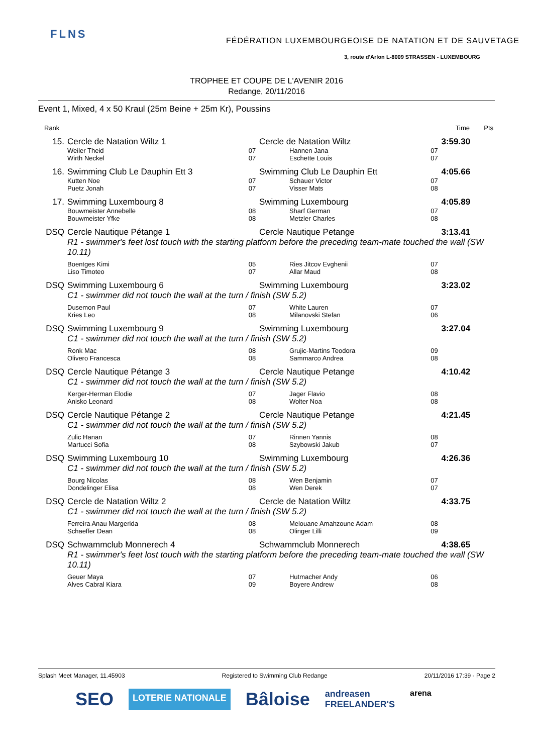FLNS
FÉDÉRATION LUXEMBOURGEOISE DE NATATION ET DE SAUVETAGE
3, route d'Arlon L-8009 STRASSEN - LUXEMBOURG
TROPHEE ET COUPE DE L'AVENIR 2016
Redange, 20/11/2016
Event 1, Mixed, 4 x 50 Kraul (25m Beine + 25m Kr), Poussins
| Rank | | | | | Time | Pts |
| 15. | Cercle de Natation Wiltz 1 | | Cercle de Natation Wiltz | | 3:59.30 | |
| | Weiler Theid Wirth Neckel | 07 07 | Hannen Jana Eschette Louis | 07 07 | | |
| 16. | Swimming Club Le Dauphin Ett 3 | | Swimming Club Le Dauphin Ett | | 4:05.66 | |
| | Kutten Noe Puetz Jonah | 07 07 | Schauer Victor Visser Mats | 07 08 | | |
| 17. | Swimming Luxembourg 8 | | Swimming Luxembourg | | 4:05.89 | |
| | Bouwmeister Annebelle Bouwmeister Yfke | 08 08 | Sharf German Metzler Charles | 07 08 | | |
| DSQ | Cercle Nautique Pétange 1 | | Cercle Nautique Petange | | 3:13.41 | |
| | R1 - swimmer's feet lost touch with the starting platform before the preceding team-mate touched the wall (SW 10.11) | | | | | |
| | Boentges Kimi Liso Timoteo | 05 07 | Ries Jitcov Evghenii Allar Maud | 07 08 | | |
| DSQ | Swimming Luxembourg 6 | | Swimming Luxembourg | | 3:23.02 | |
| | C1 - swimmer did not touch the wall at the turn / finish (SW 5.2) | | | | | |
| | Dusemon Paul Kries Leo | 07 08 | White Lauren Milanovski Stefan | 07 06 | | |
| DSQ | Swimming Luxembourg 9 | | Swimming Luxembourg | | 3:27.04 | |
| | C1 - swimmer did not touch the wall at the turn / finish (SW 5.2) | | | | | |
| | Ronk Mac Olivero Francesca | 08 08 | Grujic-Martins Teodora Sammarco Andrea | 09 08 | | |
| DSQ | Cercle Nautique Pétange 3 | | Cercle Nautique Petange | | 4:10.42 | |
| | C1 - swimmer did not touch the wall at the turn / finish (SW 5.2) | | | | | |
| | Kerger-Herman Elodie Anisko Leonard | 07 08 | Jager Flavio Wolter Noa | 08 08 | | |
| DSQ | Cercle Nautique Pétange 2 | | Cercle Nautique Petange | | 4:21.45 | |
| | C1 - swimmer did not touch the wall at the turn / finish (SW 5.2) | | | | | |
| | Zulic Hanan Martucci Sofia | 07 08 | Rinnen Yannis Szybowski Jakub | 08 07 | | |
| DSQ | Swimming Luxembourg 10 | | Swimming Luxembourg | | 4:26.36 | |
| | C1 - swimmer did not touch the wall at the turn / finish (SW 5.2) | | | | | |
| | Bourg Nicolas Dondelinger Elisa | 08 08 | Wen Benjamin Wen Derek | 07 07 | | |
| DSQ | Cercle de Natation Wiltz 2 | | Cercle de Natation Wiltz | | 4:33.75 | |
| | C1 - swimmer did not touch the wall at the turn / finish (SW 5.2) | | | | | |
| | Ferreira Anau Margerida Schaeffer Dean | 08 08 | Melouane Amahzoune Adam Olinger Lilli | 08 09 | | |
| DSQ | Schwammclub Monnerech 4 | | Schwammclub Monnerech | | 4:38.65 | |
| | R1 - swimmer's feet lost touch with the starting platform before the preceding team-mate touched the wall (SW 10.11) | | | | | |
| | Geuer Maya Alves Cabral Kiara | 07 09 | Hutmacher Andy Boyere Andrew | 06 08 | | |
Splash Meet Manager, 11.45903 Registered to Swimming Club Redange 20/11/2016 17:39 - Page 2
SEO LOTERIE NATIONALE Bâloise andreasen
FREELANDER'S arena